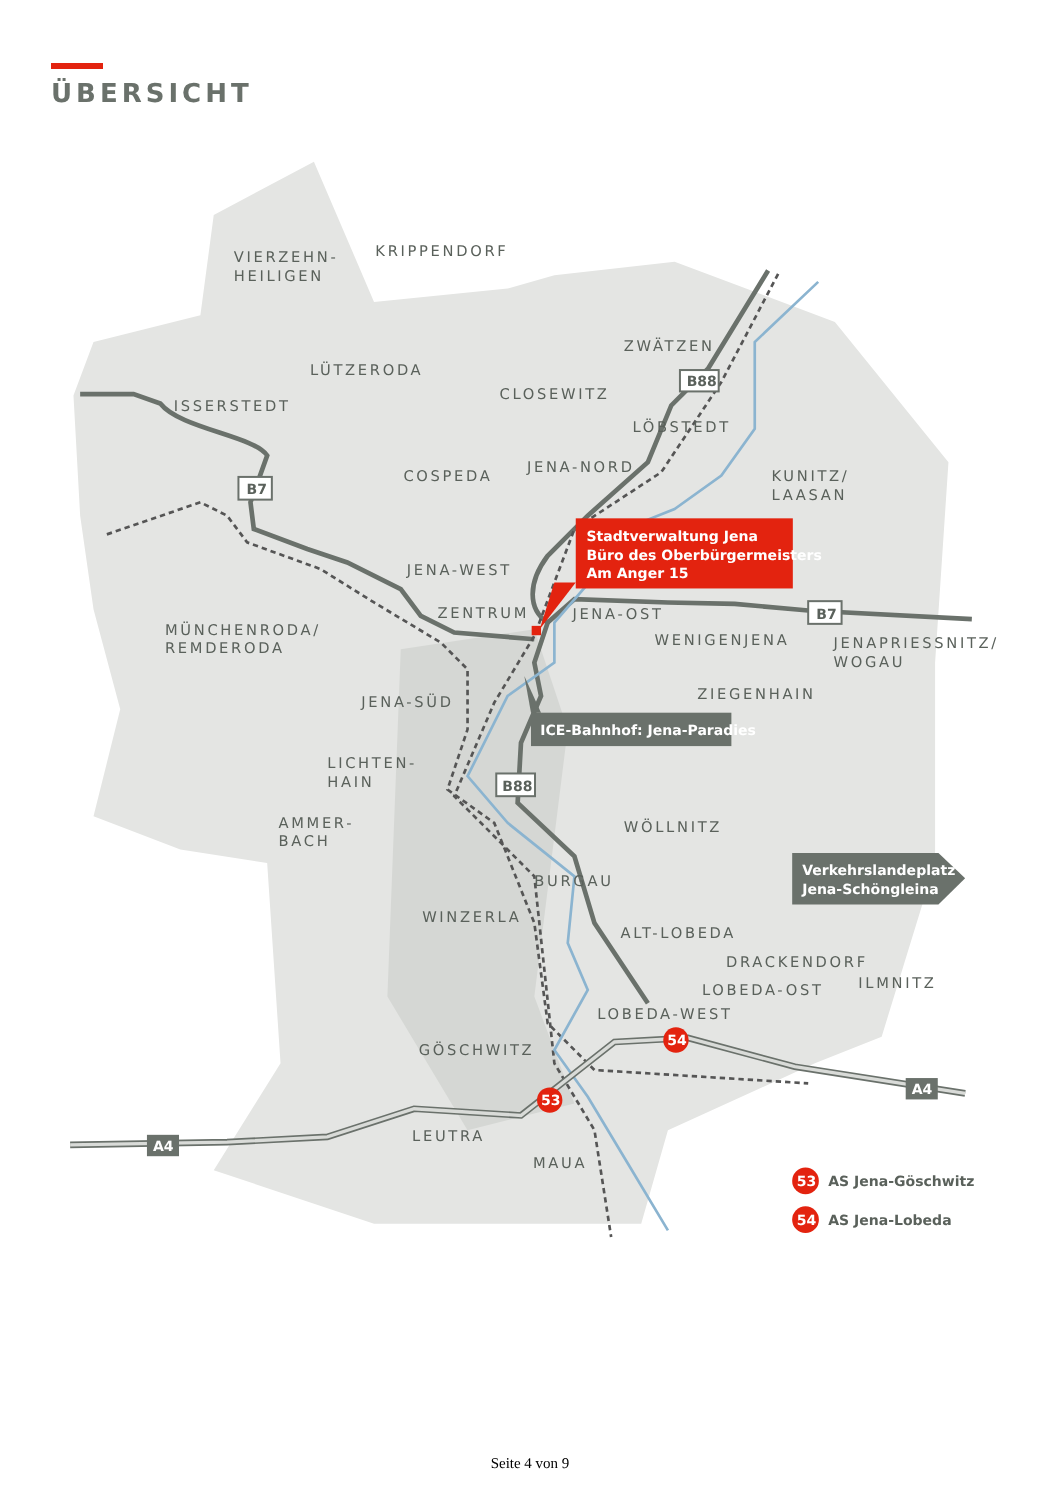ÜBERSICHT
VIERZEHN-
HEILIGEN
KRIPPENDORF
ZWÄTZEN
LÜTZERODA
CLOSEWITZ
ISSERSTEDT
LÖBSTEDT
COSPEDA
JENA-NORD
KUNITZ/
LAASAN
JENA-WEST
ZENTRUM
JENA-OST
MÜNCHENRODA/
REMDERODA
WENIGENJENA
JENAPRIESSNITZ/
WOGAU
ZIEGENHAIN
JENA-SÜD
LICHTEN-
HAIN
WÖLLNITZ
AMMER-
BACH
BURGAU
WINZERLA
ALT-LOBEDA
DRACKENDORF
LOBEDA-OST
ILMNITZ
LOBEDA-WEST
GÖSCHWITZ
LEUTRA
MAUA
B88
B7
B7
B88
A4
A4
Stadtverwaltung Jena
Büro des Oberbürgermeisters
Am Anger 15
ICE-Bahnhof: Jena-Paradies
Verkehrslandeplatz
Jena-Schöngleina
54
53
53
AS Jena-Göschwitz
54
AS Jena-Lobeda
Seite 4 von 9